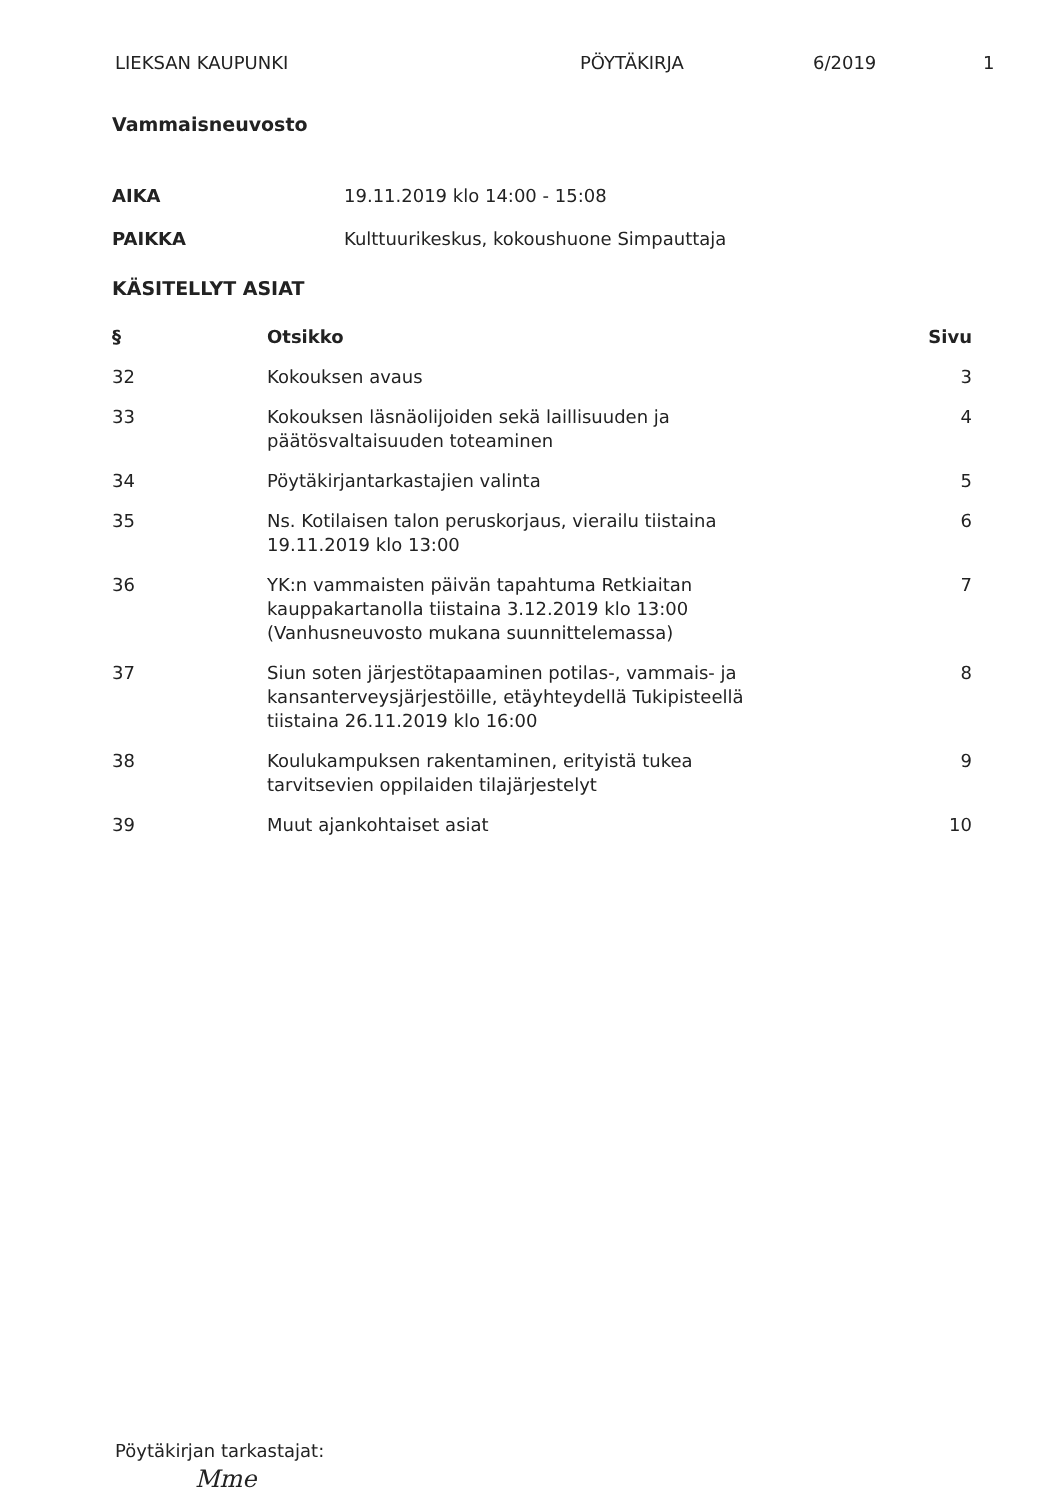LIEKSAN KAUPUNKI PÖYTÄKIRJA 6/2019 1
Vammaisneuvosto
| AIKA | 19.11.2019 klo 14:00 - 15:08 |
| PAIKKA | Kulttuurikeskus, kokoushuone Simpauttaja |
KÄSITELLYT ASIAT
| § | Otsikko | Sivu |
| --- | --- | --- |
| 32 | Kokouksen avaus | 3 |
| 33 | Kokouksen läsnäolijoiden sekä laillisuuden ja päätösvaltaisuuden toteaminen | 4 |
| 34 | Pöytäkirjantarkastajien valinta | 5 |
| 35 | Ns. Kotilaisen talon peruskorjaus, vierailu tiistaina 19.11.2019 klo 13:00 | 6 |
| 36 | YK:n vammaisten päivän tapahtuma Retkiaitan kauppakartanolla tiistaina 3.12.2019 klo 13:00 (Vanhusneuvosto mukana suunnittelemassa) | 7 |
| 37 | Siun soten järjestötapaaminen potilas-, vammais- ja kansanterveysjärjestöille, etäyhteydellä Tukipisteellä tiistaina 26.11.2019 klo 16:00 | 8 |
| 38 | Koulukampuksen rakentaminen, erityistä tukea tarvitsevien oppilaiden tilajärjestelyt | 9 |
| 39 | Muut ajankohtaiset asiat | 10 |
Pöytäkirjan tarkastajat:
Mme